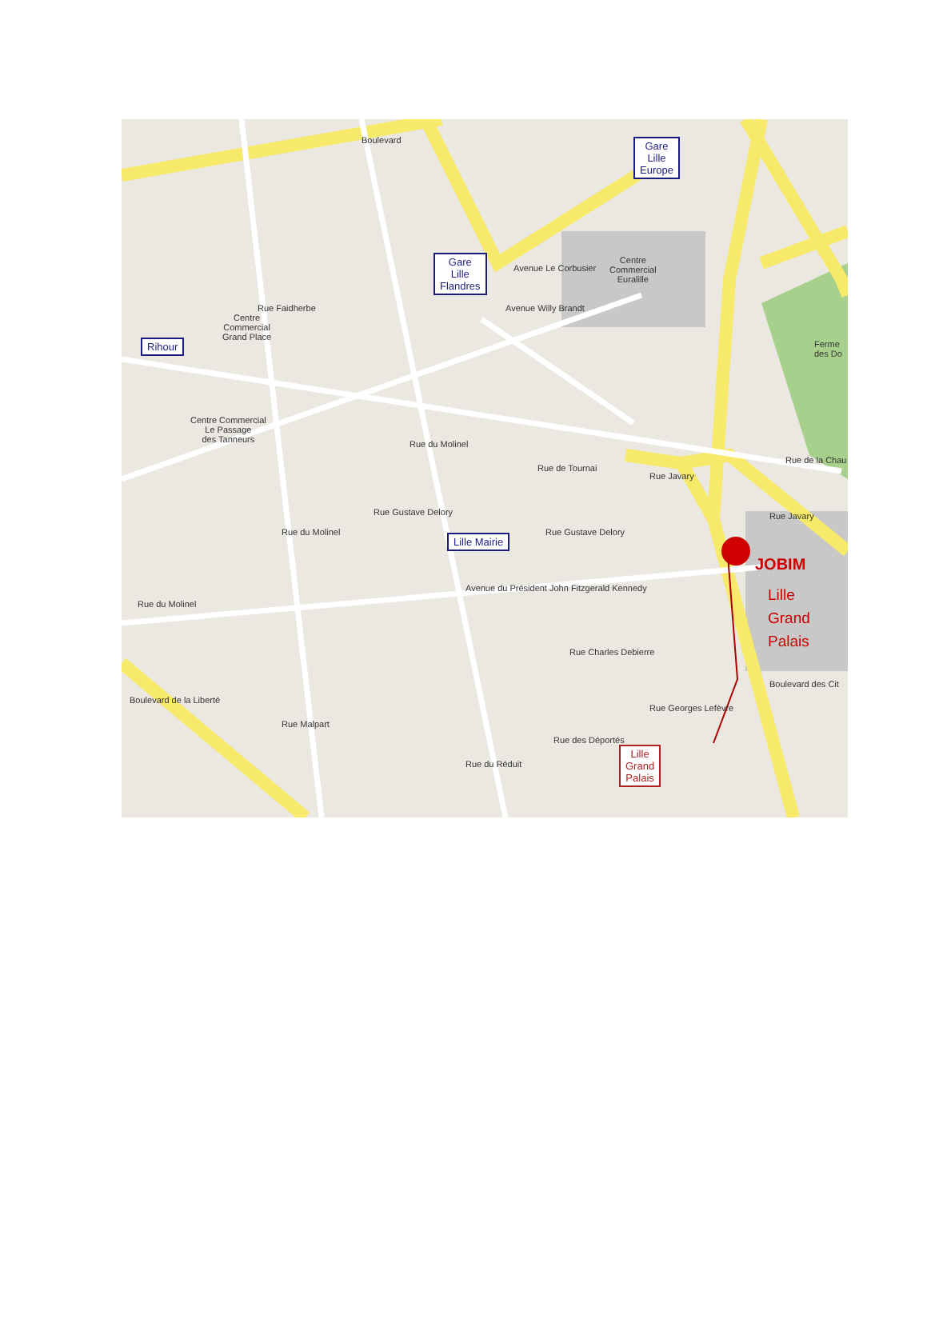Gare
Lille
Europe
Gare
Lille
Flandres
Rihour
Lille Mairie
Lille
Grand
Palais
Centre
Commercial
Euralille
Centre
Commercial
Grand Place
Centre Commercial
Le Passage
des Tanneurs
Ferme
des Do
JOBIM
Lille
Grand
Palais
Boulevard
Avenue Le Corbusier
Avenue Willy Brandt
Rue Faidherbe
Rue Gustave Delory
Rue Gustave Delory
Avenue du Président John Fitzgerald Kennedy
Rue Charles Debierre
Rue Georges Lefèvre
Rue des Déportés
Rue du Réduit
Boulevard des Cit
Rue de la Chau
Rue de Tournai
Rue Javary
Rue Javary
Boulevard de la Liberté
Rue du Molinel
Rue du Molinel
Rue du Molinel
Rue Malpart